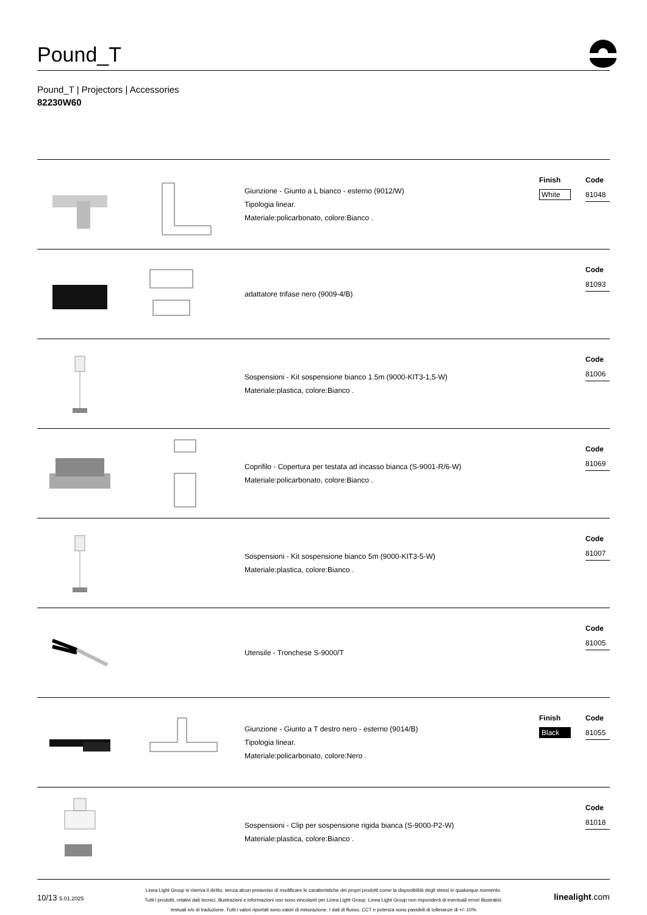Pound_T
Pound_T | Projectors | Accessories
82230W60
Giunzione - Giunto a L bianco - esterno (9012/W)
Tipologia linear.
Materiale:policarbonato, colore:Bianco .
Finish
White
Code
81048
adattatore trifase nero (9009-4/B)
Code
81093
Sospensioni - Kit sospensione bianco 1.5m (9000-KIT3-1,5-W)
Materiale:plastica, colore:Bianco .
Code
81006
Coprifilo - Copertura per testata ad incasso bianca (S-9001-R/6-W)
Materiale:policarbonato, colore:Bianco .
Code
81069
Sospensioni - Kit sospensione bianco 5m (9000-KIT3-5-W)
Materiale:plastica, colore:Bianco .
Code
81007
Utensile - Tronchese S-9000/T
Code
81005
Giunzione - Giunto a T destro nero - esterno (9014/B)
Tipologia linear.
Materiale:policarbonato, colore:Nero .
Finish
Black
Code
81055
Sospensioni - Clip per sospensione rigida bianca (S-9000-P2-W)
Materiale:plastica, colore:Bianco .
Code
81018
10/13 5.01.2025
Linea Light Group si riserva il diritto, senza alcun preavviso di modificare le caratteristiche dei propri prodotti come la disponibilità degli stessi in qualunque momento.
Tutti i prodotti, relativi dati tecnici, illustrazioni e informazioni non sono vincolanti per Linea Light Group. Linea Light Group non risponderà di eventuali errori illustrativi,
testuali e/o di traduzione. Tutti i valori riportati sono valori di misurazione. I dati di flusso, CCT e potenza sono passibili di tolleranze di +/- 10%
linealight.com